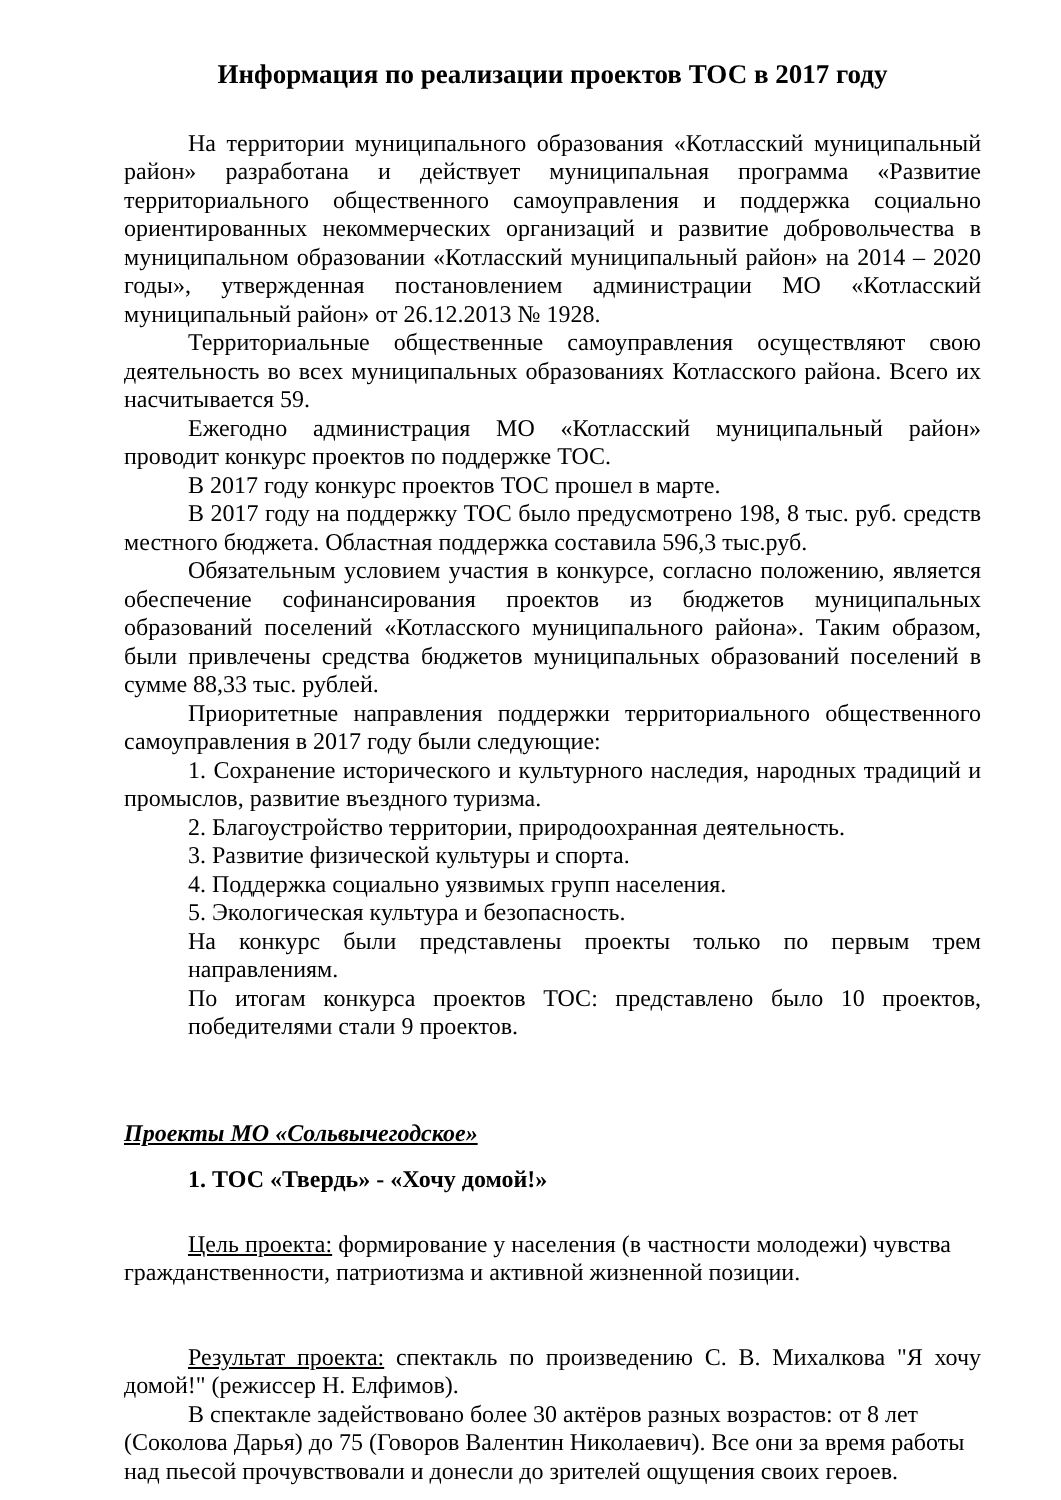Информация по реализации проектов ТОС в 2017 году
На территории муниципального образования «Котласский муниципальный район» разработана и действует муниципальная программа «Развитие территориального общественного самоуправления и поддержка социально ориентированных некоммерческих организаций и развитие добровольчества в муниципальном образовании «Котласский муниципальный район» на 2014 – 2020 годы», утвержденная постановлением администрации МО «Котласский муниципальный район» от 26.12.2013 № 1928.
Территориальные общественные самоуправления осуществляют свою деятельность во всех муниципальных образованиях Котласского района. Всего их насчитывается 59.
Ежегодно администрация МО «Котласский муниципальный район» проводит конкурс проектов по поддержке ТОС.
В 2017 году конкурс проектов ТОС прошел в марте.
В 2017 году на поддержку ТОС было предусмотрено 198, 8 тыс. руб. средств местного бюджета. Областная поддержка составила 596,3 тыс.руб.
Обязательным условием участия в конкурсе, согласно положению, является обеспечение софинансирования проектов из бюджетов муниципальных образований поселений «Котласского муниципального района». Таким образом, были привлечены средства бюджетов муниципальных образований поселений в сумме 88,33 тыс. рублей.
Приоритетные направления поддержки территориального общественного самоуправления в 2017 году были следующие:
1. Сохранение исторического и культурного наследия, народных традиций и промыслов, развитие въездного туризма.
2. Благоустройство территории, природоохранная деятельность.
3. Развитие физической культуры и спорта.
4. Поддержка социально уязвимых групп населения.
5. Экологическая культура и безопасность.
На конкурс были представлены проекты только по первым трем направлениям.
По итогам конкурса проектов ТОС: представлено было 10 проектов, победителями стали 9 проектов.
Проекты МО «Сольвычегодское»
1. ТОС «Твердь» - «Хочу домой!»
Цель проекта: формирование у населения (в частности молодежи) чувства гражданственности, патриотизма и активной жизненной позиции.
Результат проекта: спектакль по произведению С. В. Михалкова "Я хочу домой!" (режиссер Н. Елфимов).
В спектакле задействовано более 30 актёров разных возрастов: от 8 лет (Соколова Дарья) до 75 (Говоров Валентин Николаевич). Все они за время работы над пьесой прочувствовали и донесли до зрителей ощущения своих героев.